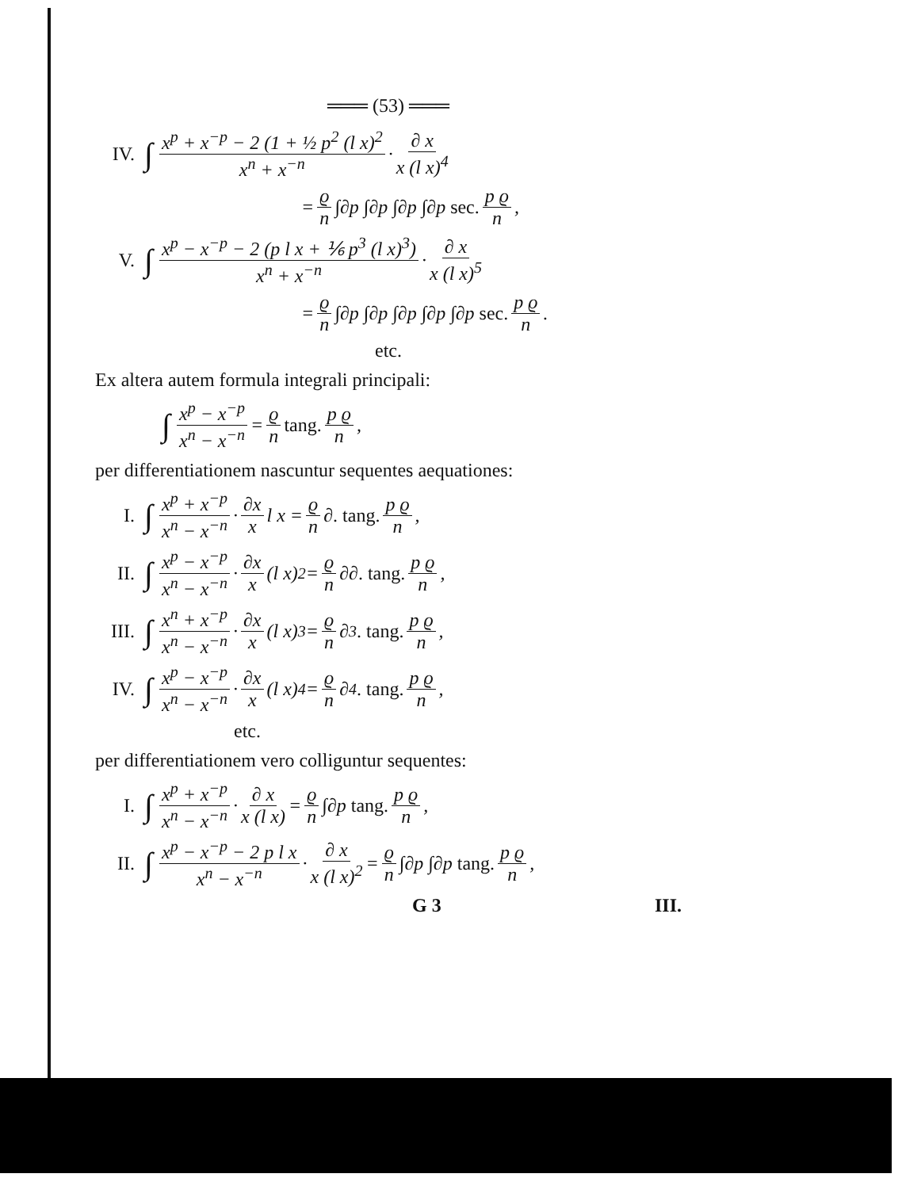═══ (53) ═══
IV. ∫ x<sup>p</sup> + x<sup>−p</sup> − 2 (1 + ½ p<sup>2</sup> (l x)<sup>2</sup> x<sup>n</sup> + x<sup>−n</sup> · ∂ x x (l x)<sup>4</sup>
= ϱ n ∫∂p ∫∂p ∫∂p ∫∂p sec. p ϱ n,
V. ∫ x<sup>p</sup> − x<sup>−p</sup> − 2 (p l x + ⅙ p<sup>3</sup> (l x)<sup>3</sup>) x<sup>n</sup> + x<sup>−n</sup> · ∂ x x (l x)<sup>5</sup>
= ϱ n ∫∂p ∫∂p ∫∂p ∫∂p ∫∂p sec. p ϱ n.
etc.
Ex altera autem formula integrali principali:
∫ x<sup>p</sup> − x<sup>−p</sup> x<sup>n</sup> − x<sup>−n</sup> = ϱ n tang. p ϱ n,
per differentiationem nascuntur sequentes aequationes:
I. ∫ x<sup>p</sup> + x<sup>−p</sup> x<sup>n</sup> − x<sup>−n</sup> · ∂x x l x = ϱ n ∂ . tang. p ϱ n,
II. ∫ x<sup>p</sup> − x<sup>−p</sup> x<sup>n</sup> − x<sup>−n</sup> · ∂x x (l x)<sup>2</sup> = ϱ n ∂∂ . tang. p ϱ n,
III. ∫ x<sup>n</sup> + x<sup>−p</sup> x<sup>n</sup> − x<sup>−n</sup> · ∂x x (l x)<sup>3</sup> = ϱ n ∂<sup>3</sup> . tang. p ϱ n,
IV. ∫ x<sup>p</sup> − x<sup>−p</sup> x<sup>n</sup> − x<sup>−n</sup> · ∂x x (l x)<sup>4</sup> = ϱ n ∂<sup>4</sup> . tang. p ϱ n,
etc.
per differentiationem vero colliguntur sequentes:
I. ∫ x<sup>p</sup> + x<sup>−p</sup> x<sup>n</sup> − x<sup>−n</sup> · ∂ x x (l x) = ϱ n ∫∂p tang. p ϱ n,
II. ∫ x<sup>p</sup> − x<sup>−p</sup> − 2 p l x x<sup>n</sup> − x<sup>−n</sup> · ∂ x x (l x)<sup>2</sup> = ϱ n ∫∂p ∫∂p tang. p ϱ n,
G 3 III.